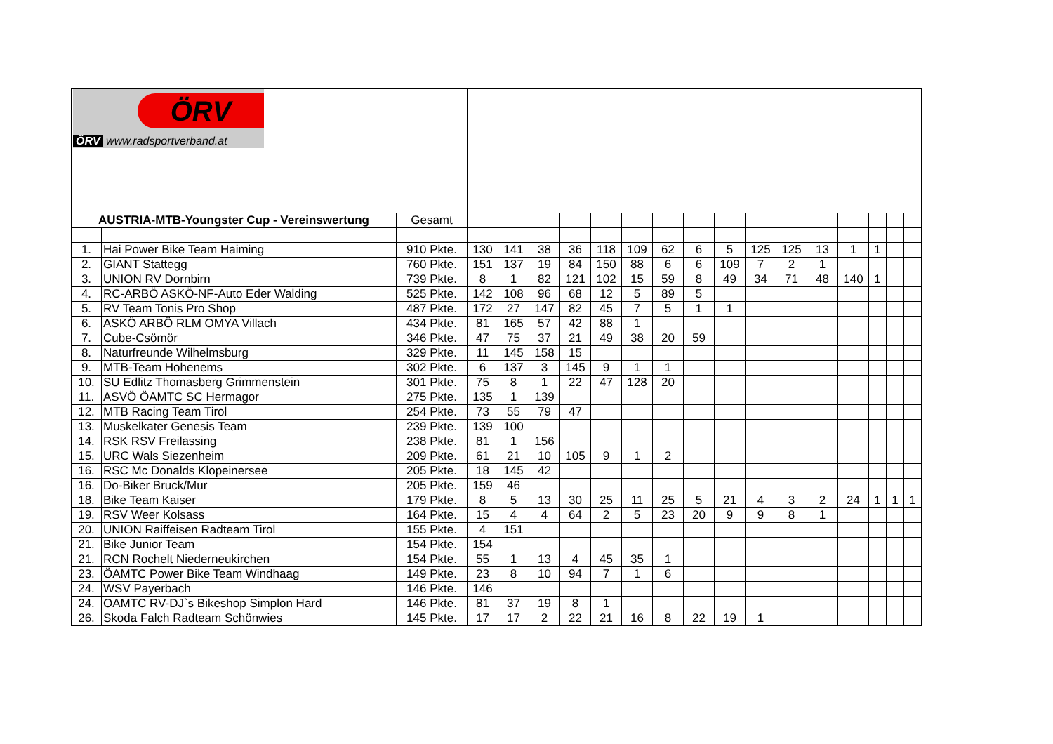| ÖRV ÖRV www.radsportverband.at | | | | | | | | | | | | | | | | | | |
| AUSTRIA-MTB-Youngster Cup - Vereinswertung | | Gesamt | | | | | | | | | | | | | | | | |
| 1. | Hai Power Bike Team Haiming | 910 Pkte. | 130 | 141 | 38 | 36 | 118 | 109 | 62 | 6 | 5 | 125 | 125 | 13 | 1 | 1 | | |
| 2. | GIANT Stattegg | 760 Pkte. | 151 | 137 | 19 | 84 | 150 | 88 | 6 | 6 | 109 | 7 | 2 | 1 | | | | |
| 3. | UNION RV Dornbirn | 739 Pkte. | 8 | 1 | 82 | 121 | 102 | 15 | 59 | 8 | 49 | 34 | 71 | 48 | 140 | 1 | | |
| 4. | RC-ARBÖ ASKÖ-NF-Auto Eder Walding | 525 Pkte. | 142 | 108 | 96 | 68 | 12 | 5 | 89 | 5 | | | | | | | | |
| 5. | RV Team Tonis Pro Shop | 487 Pkte. | 172 | 27 | 147 | 82 | 45 | 7 | 5 | 1 | 1 | | | | | | | |
| 6. | ASKÖ ARBÖ RLM OMYA Villach | 434 Pkte. | 81 | 165 | 57 | 42 | 88 | 1 | | | | | | | | | | |
| 7. | Cube-Csömör | 346 Pkte. | 47 | 75 | 37 | 21 | 49 | 38 | 20 | 59 | | | | | | | | |
| 8. | Naturfreunde Wilhelmsburg | 329 Pkte. | 11 | 145 | 158 | 15 | | | | | | | | | | | | |
| 9. | MTB-Team Hohenems | 302 Pkte. | 6 | 137 | 3 | 145 | 9 | 1 | 1 | | | | | | | | | |
| 10. | SU Edlitz Thomasberg Grimmenstein | 301 Pkte. | 75 | 8 | 1 | 22 | 47 | 128 | 20 | | | | | | | | | |
| 11. | ASVÖ ÖAMTC SC Hermagor | 275 Pkte. | 135 | 1 | 139 | | | | | | | | | | | | | |
| 12. | MTB Racing Team Tirol | 254 Pkte. | 73 | 55 | 79 | 47 | | | | | | | | | | | | |
| 13. | Muskelkater Genesis Team | 239 Pkte. | 139 | 100 | | | | | | | | | | | | | | |
| 14. | RSK RSV Freilassing | 238 Pkte. | 81 | 1 | 156 | | | | | | | | | | | | | |
| 15. | URC Wals Siezenheim | 209 Pkte. | 61 | 21 | 10 | 105 | 9 | 1 | 2 | | | | | | | | | |
| 16. | RSC Mc Donalds Klopeinersee | 205 Pkte. | 18 | 145 | 42 | | | | | | | | | | | | | |
| 16. | Do-Biker Bruck/Mur | 205 Pkte. | 159 | 46 | | | | | | | | | | | | | | |
| 18. | Bike Team Kaiser | 179 Pkte. | 8 | 5 | 13 | 30 | 25 | 11 | 25 | 5 | 21 | 4 | 3 | 2 | 24 | 1 | 1 | 1 |
| 19. | RSV Weer Kolsass | 164 Pkte. | 15 | 4 | 4 | 64 | 2 | 5 | 23 | 20 | 9 | 9 | 8 | 1 | | | | |
| 20. | UNION Raiffeisen Radteam Tirol | 155 Pkte. | 4 | 151 | | | | | | | | | | | | | | |
| 21. | Bike Junior Team | 154 Pkte. | 154 | | | | | | | | | | | | | | | |
| 21. | RCN Rochelt Niederneukirchen | 154 Pkte. | 55 | 1 | 13 | 4 | 45 | 35 | 1 | | | | | | | | | |
| 23. | ÖAMTC Power Bike Team Windhaag | 149 Pkte. | 23 | 8 | 10 | 94 | 7 | 1 | 6 | | | | | | | | | |
| 24. | WSV Payerbach | 146 Pkte. | 146 | | | | | | | | | | | | | | | |
| 24. | OAMTC RV-DJ`s Bikeshop Simplon Hard | 146 Pkte. | 81 | 37 | 19 | 8 | 1 | | | | | | | | | | | |
| 26. | Skoda Falch Radteam Schönwies | 145 Pkte. | 17 | 17 | 2 | 22 | 21 | 16 | 8 | 22 | 19 | 1 | | | | | | |